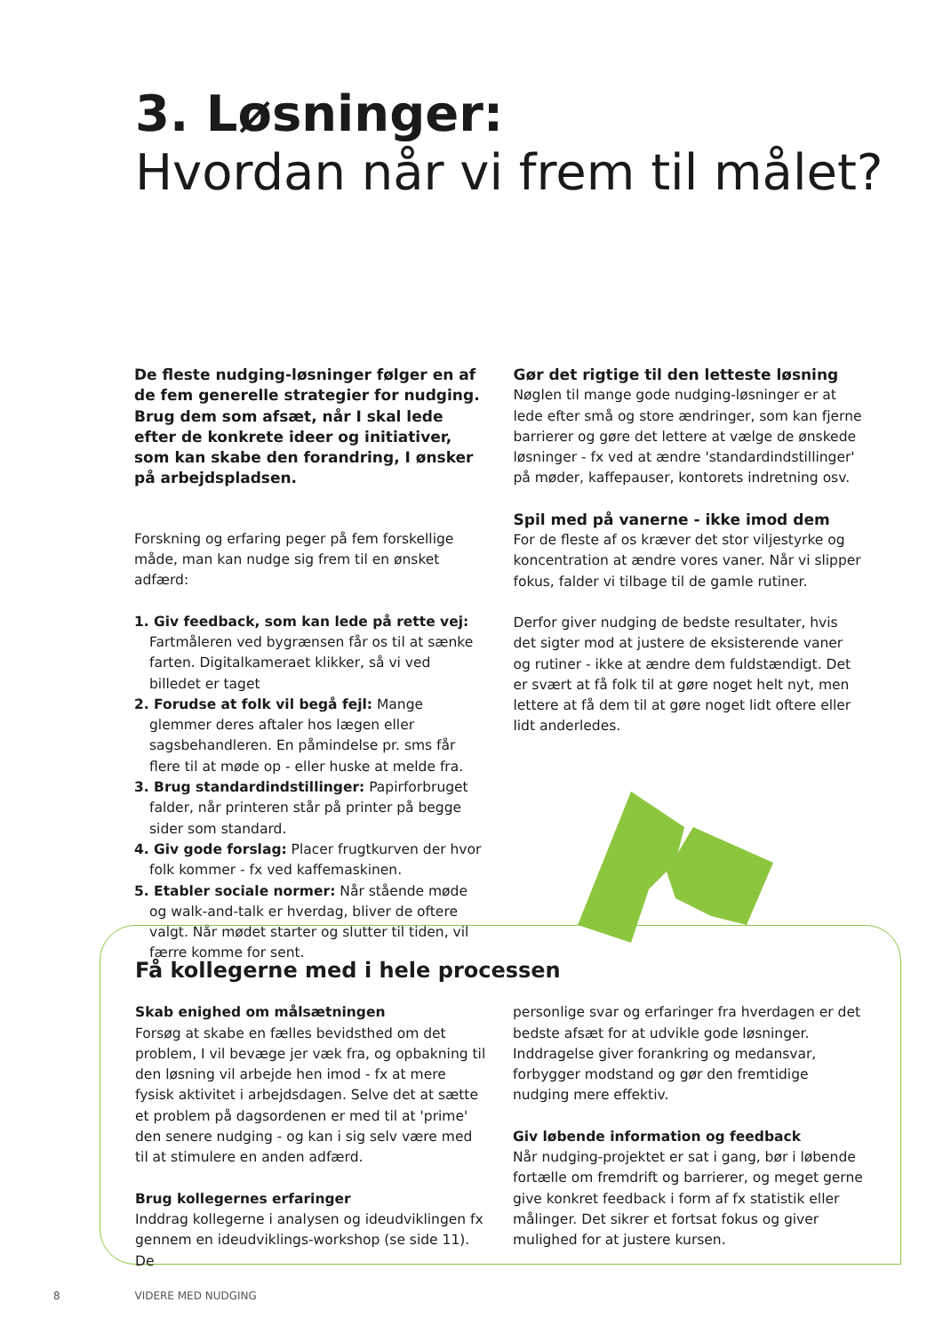3. Løsninger:
Hvordan når vi frem til målet?
De fleste nudging-løsninger følger en af de fem generelle strategier for nudging. Brug dem som afsæt, når I skal lede efter de konkrete ideer og initiativer, som kan skabe den forandring, I ønsker på arbejdspladsen.
Forskning og erfaring peger på fem forskellige måde, man kan nudge sig frem til en ønsket adfærd:
1. Giv feedback, som kan lede på rette vej: Fartmåleren ved bygrænsen får os til at sænke farten. Digitalkameraet klikker, så vi ved billedet er taget
2. Forudse at folk vil begå fejl: Mange glemmer deres aftaler hos lægen eller sagsbehandleren. En påmindelse pr. sms får flere til at møde op - eller huske at melde fra.
3. Brug standardindstillinger: Papirforbruget falder, når printeren står på printer på begge sider som standard.
4. Giv gode forslag: Placer frugtkurven der hvor folk kommer - fx ved kaffemaskinen.
5. Etabler sociale normer: Når stående møde og walk-and-talk er hverdag, bliver de oftere valgt. Når mødet starter og slutter til tiden, vil færre komme for sent.
Gør det rigtige til den letteste løsning
Nøglen til mange gode nudging-løsninger er at lede efter små og store ændringer, som kan fjerne barrierer og gøre det lettere at vælge de ønskede løsninger - fx ved at ændre 'standardindstillinger' på møder, kaffepauser, kontorets indretning osv.
Spil med på vanerne - ikke imod dem
For de fleste af os kræver det stor viljestyrke og koncentration at ændre vores vaner. Når vi slipper fokus, falder vi tilbage til de gamle rutiner.
Derfor giver nudging de bedste resultater, hvis det sigter mod at justere de eksisterende vaner og rutiner - ikke at ændre dem fuldstændigt. Det er svært at få folk til at gøre noget helt nyt, men lettere at få dem til at gøre noget lidt oftere eller lidt anderledes.
Få kollegerne med i hele processen
Skab enighed om målsætningen
Forsøg at skabe en fælles bevidsthed om det problem, I vil bevæge jer væk fra, og opbakning til den løsning vil arbejde hen imod - fx at mere fysisk aktivitet i arbejdsdagen. Selve det at sætte et problem på dagsordenen er med til at 'prime' den senere nudging - og kan i sig selv være med til at stimulere en anden adfærd.
Brug kollegernes erfaringer
Inddrag kollegerne i analysen og ideudviklingen fx gennem en ideudviklings-workshop (se side 11). De
personlige svar og erfaringer fra hverdagen er det bedste afsæt for at udvikle gode løsninger. Inddragelse giver forankring og medansvar, forbygger modstand og gør den fremtidige nudging mere effektiv.
Giv løbende information og feedback
Når nudging-projektet er sat i gang, bør i løbende fortælle om fremdrift og barrierer, og meget gerne give konkret feedback i form af fx statistik eller målinger. Det sikrer et fortsat fokus og giver mulighed for at justere kursen.
8 VIDERE MED NUDGING